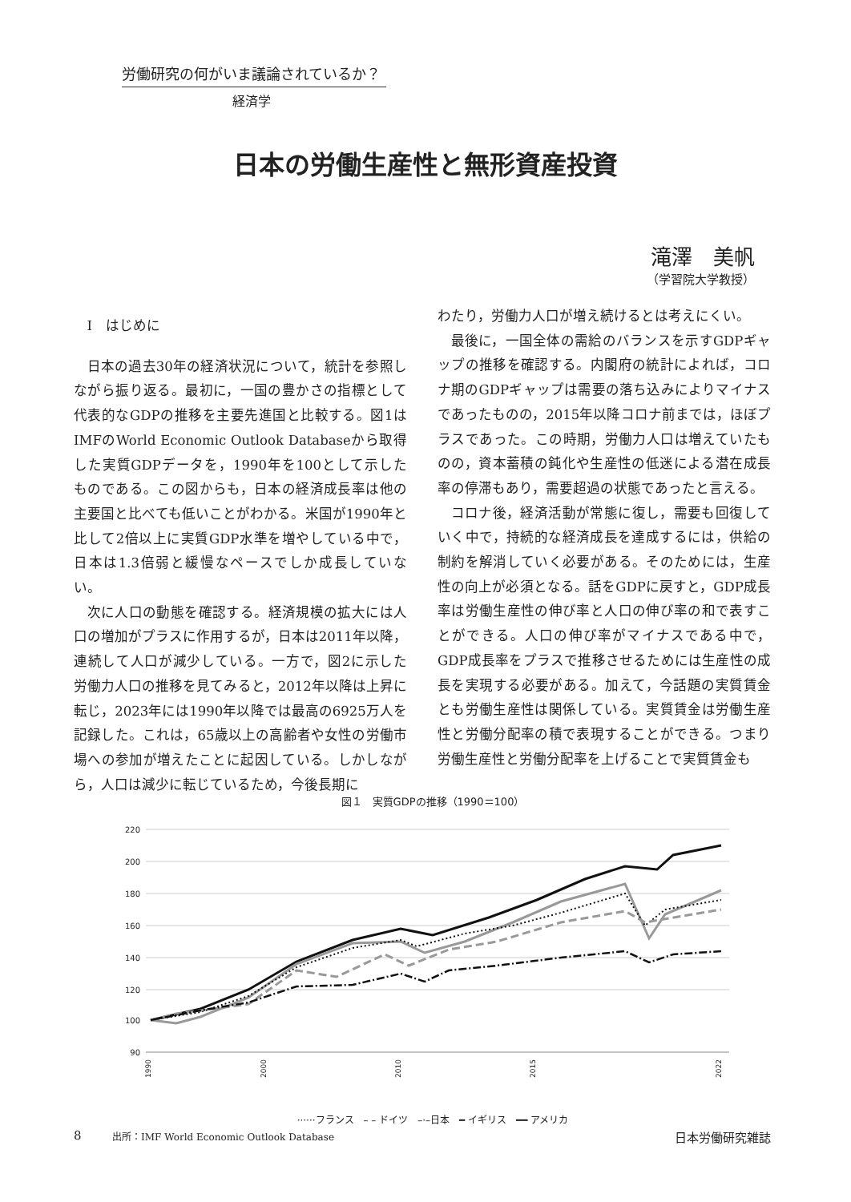労働研究の何がいま議論されているか？
経済学
日本の労働生産性と無形資産投資
滝澤　美帆
（学習院大学教授）
Ⅰ　はじめに
日本の過去30年の経済状況について，統計を参照しながら振り返る。最初に，一国の豊かさの指標として代表的なGDPの推移を主要先進国と比較する。図1はIMFのWorld Economic Outlook Databaseから取得した実質GDPデータを，1990年を100として示したものである。この図からも，日本の経済成長率は他の主要国と比べても低いことがわかる。米国が1990年と比して2倍以上に実質GDP水準を増やしている中で，日本は1.3倍弱と緩慢なペースでしか成長していない。
次に人口の動態を確認する。経済規模の拡大には人口の増加がプラスに作用するが，日本は2011年以降，連続して人口が減少している。一方で，図2に示した労働力人口の推移を見てみると，2012年以降は上昇に転じ，2023年には1990年以降では最高の6925万人を記録した。これは，65歳以上の高齢者や女性の労働市場への参加が増えたことに起因している。しかしながら，人口は減少に転じているため，今後長期に
わたり，労働力人口が増え続けるとは考えにくい。
最後に，一国全体の需給のバランスを示すGDPギャップの推移を確認する。内閣府の統計によれば，コロナ期のGDPギャップは需要の落ち込みによりマイナスであったものの，2015年以降コロナ前までは，ほぼプラスであった。この時期，労働力人口は増えていたものの，資本蓄積の鈍化や生産性の低迷による潜在成長率の停滞もあり，需要超過の状態であったと言える。
コロナ後，経済活動が常態に復し，需要も回復していく中で，持続的な経済成長を達成するには，供給の制約を解消していく必要がある。そのためには，生産性の向上が必須となる。話をGDPに戻すと，GDP成長率は労働生産性の伸び率と人口の伸び率の和で表すことができる。人口の伸び率がマイナスである中で，GDP成長率をプラスで推移させるためには生産性の成長を実現する必要がある。加えて，今話題の実質賃金とも労働生産性は関係している。実質賃金は労働生産性と労働分配率の積で表現することができる。つまり労働生産性と労働分配率を上げることで実質賃金も
図１　実質GDPの推移（1990＝100）
220
100
90
200
180
160
140
120
1990
2000
2010
2015
2022
······フランス　– – ドイツ　–·–日本　━ イギリス　━━ アメリカ
出所：IMF World Economic Outlook Database
8 日本労働研究雑誌